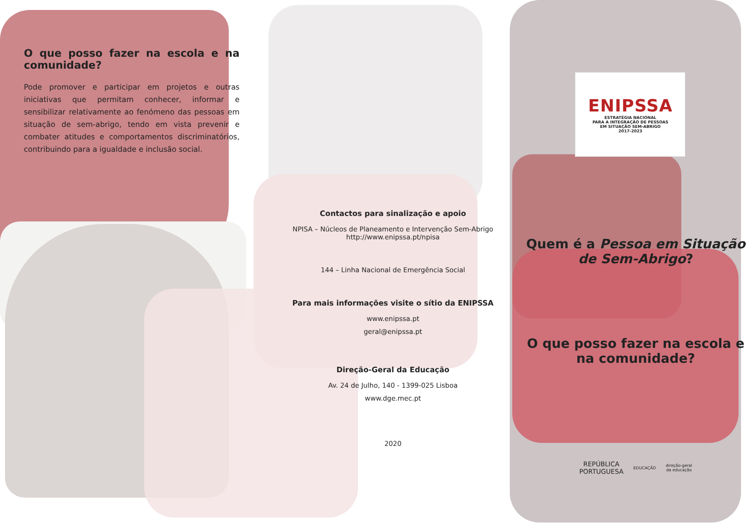O que posso fazer na escola e na comunidade?
Pode promover e participar em projetos e outras iniciativas que permitam conhecer, informar e sensibilizar relativamente ao fenómeno das pessoas em situação de sem-abrigo, tendo em vista prevenir e combater atitudes e comportamentos discriminatórios, contribuindo para a igualdade e inclusão social.
Contactos para sinalização e apoio
NPISA – Núcleos de Planeamento e Intervenção Sem-Abrigo
http://www.enipssa.pt/npisa
144 – Linha Nacional de Emergência Social
Para mais informações visite o sítio da ENIPSSA
www.enipssa.pt
geral@enipssa.pt
Direção-Geral da Educação
Av. 24 de Julho, 140 - 1399-025 Lisboa
www.dge.mec.pt
2020
ENIPSSA
ESTRATÉGIA NACIONAL
PARA A INTEGRAÇÃO DE PESSOAS
EM SITUAÇÃO SEM-ABRIGO
2017-2023
Quem é a Pessoa em Situação de Sem-Abrigo?
O que posso fazer na escola e na comunidade?
REPÚBLICA
PORTUGUESA EDUCAÇÃO direção-geral
da educação